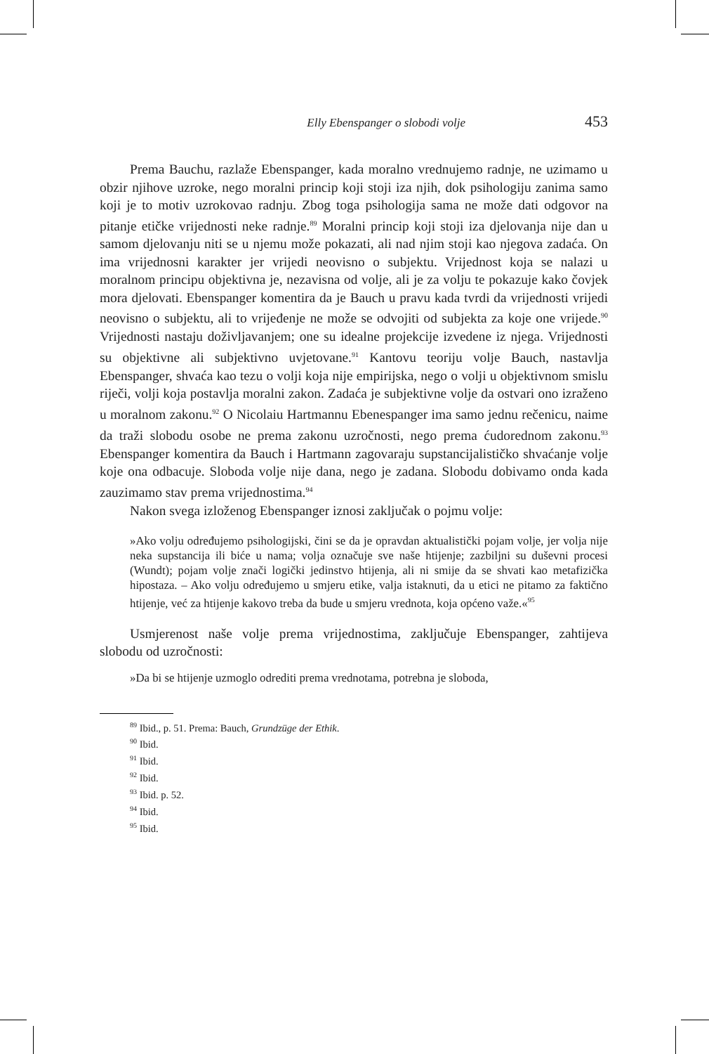Elly Ebenspanger o slobodi volje 453
Prema Bauchu, razlaže Ebenspanger, kada moralno vrednujemo radnje, ne uzimamo u obzir njihove uzroke, nego moralni princip koji stoji iza njih, dok psihologiju zanima samo koji je to motiv uzrokovao radnju. Zbog toga psihologija sama ne može dati odgovor na pitanje etičke vrijednosti neke radnje.<sup>89</sup> Moralni princip koji stoji iza djelovanja nije dan u samom djelovanju niti se u njemu može pokazati, ali nad njim stoji kao njegova zadaća. On ima vrijednosni karakter jer vrijedi neovisno o subjektu. Vrijednost koja se nalazi u moralnom principu objektivna je, nezavisna od volje, ali je za volju te pokazuje kako čovjek mora djelovati. Ebenspanger komentira da je Bauch u pravu kada tvrdi da vrijednosti vrijedi neovisno o subjektu, ali to vrijeđenje ne može se odvojiti od subjekta za koje one vrijede.<sup>90</sup> Vrijednosti nastaju doživljavanjem; one su idealne projekcije izvedene iz njega. Vrijednosti su objektivne ali subjektivno uvjetovane.<sup>91</sup> Kantovu teoriju volje Bauch, nastavlja Ebenspanger, shvaća kao tezu o volji koja nije empirijska, nego o volji u objektivnom smislu riječi, volji koja postavlja moralni zakon. Zadaća je subjektivne volje da ostvari ono izraženo u moralnom zakonu.<sup>92</sup> O Nicolaiu Hartmannu Ebenespanger ima samo jednu rečenicu, naime da traži slobodu osobe ne prema zakonu uzročnosti, nego prema ćudorednom zakonu.<sup>93</sup> Ebenspanger komentira da Bauch i Hartmann zagovaraju supstancijalističko shvaćanje volje koje ona odbacuje. Sloboda volje nije dana, nego je zadana. Slobodu dobivamo onda kada zauzimamo stav prema vrijednostima.<sup>94</sup>
Nakon svega izloženog Ebenspanger iznosi zaključak o pojmu volje:
»Ako volju određujemo psihologijski, čini se da je opravdan aktualistički pojam volje, jer volja nije neka supstancija ili biće u nama; volja označuje sve naše htijenje; zazbiljni su duševni procesi (Wundt); pojam volje znači logički jedinstvo htijenja, ali ni smije da se shvati kao metafizička hipostaza. – Ako volju određujemo u smjeru etike, valja istaknuti, da u etici ne pitamo za faktično htijenje, već za htijenje kakovo treba da bude u smjeru vrednota, koja općeno važe.«<sup>95</sup>
Usmjerenost naše volje prema vrijednostima, zaključuje Ebenspanger, zahtijeva slobodu od uzročnosti:
»Da bi se htijenje uzmoglo odrediti prema vrednotama, potrebna je sloboda,
<sup>89</sup> Ibid., p. 51. Prema: Bauch, Grundzüge der Ethik.
<sup>90</sup> Ibid.
<sup>91</sup> Ibid.
<sup>92</sup> Ibid.
<sup>93</sup> Ibid. p. 52.
<sup>94</sup> Ibid.
<sup>95</sup> Ibid.